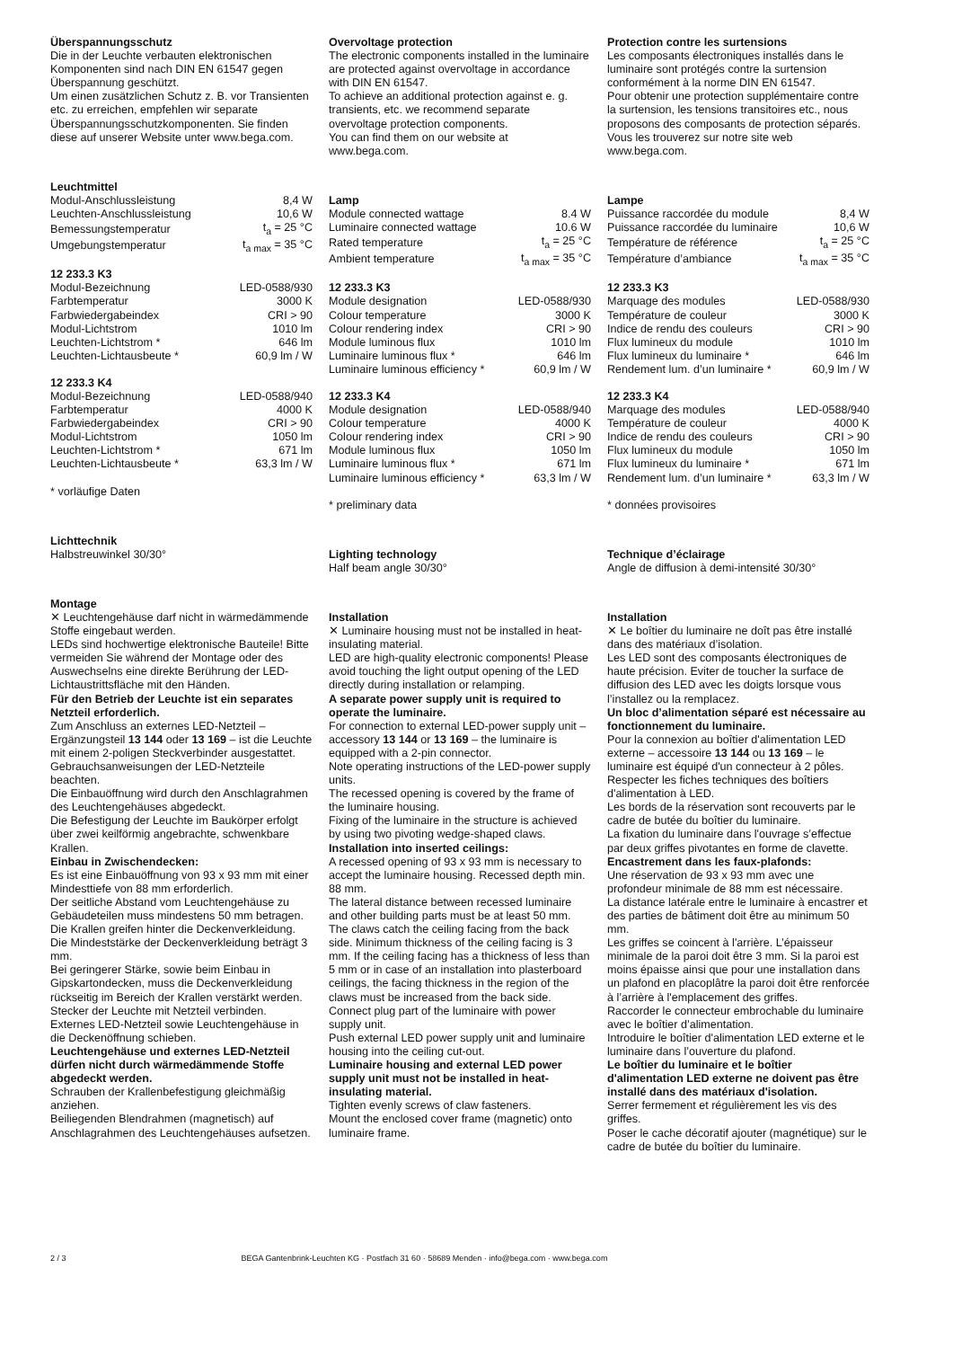Überspannungsschutz
Die in der Leuchte verbauten elektronischen Komponenten sind nach DIN EN 61547 gegen Überspannung geschützt.
Um einen zusätzlichen Schutz z. B. vor Transienten etc. zu erreichen, empfehlen wir separate Überspannungsschutzkomponenten. Sie finden diese auf unserer Website unter www.bega.com.
Leuchtmittel
| Modul-Anschlussleistung | 8,4 W |
| Leuchten-Anschlussleistung | 10,6 W |
| Bemessungstemperatur | t<sub>a</sub> = 25 °C |
| Umgebungstemperatur | t<sub>a max</sub> = 35 °C |
12 233.3 K3
| Modul-Bezeichnung | LED-0588/930 |
| Farbtemperatur | 3000 K |
| Farbwiedergabeindex | CRI > 90 |
| Modul-Lichtstrom | 1010 lm |
| Leuchten-Lichtstrom * | 646 lm |
| Leuchten-Lichtausbeute * | 60,9 lm / W |
12 233.3 K4
| Modul-Bezeichnung | LED-0588/940 |
| Farbtemperatur | 4000 K |
| Farbwiedergabeindex | CRI > 90 |
| Modul-Lichtstrom | 1050 lm |
| Leuchten-Lichtstrom * | 671 lm |
| Leuchten-Lichtausbeute * | 63,3 lm / W |
* vorläufige Daten
Lichttechnik
Halbstreuwinkel 30/30°
Montage
✕ Leuchtengehäuse darf nicht in wärmedämmende Stoffe eingebaut werden.
LEDs sind hochwertige elektronische Bauteile! Bitte vermeiden Sie während der Montage oder des Auswechselns eine direkte Berührung der LED-Lichtaustrittsfläche mit den Händen.
Für den Betrieb der Leuchte ist ein separates Netzteil erforderlich.
Zum Anschluss an externes LED-Netzteil – Ergänzungsteil 13 144 oder 13 169 – ist die Leuchte mit einem 2-poligen Steckverbinder ausgestattet.
Gebrauchsanweisungen der LED-Netzteile beachten.
Die Einbauöffnung wird durch den Anschlag­rahmen des Leuchtengehäuses abgedeckt.
Die Befestigung der Leuchte im Baukörper erfolgt über zwei keilförmig angebrachte, schwenkbare Krallen.
Einbau in Zwischendecken:
Es ist eine Einbauöffnung von 93 x 93 mm mit einer Mindesttiefe von 88 mm erforderlich.
Der seitliche Abstand vom Leuchtengehäuse zu Gebäudeteilen muss mindestens 50 mm betragen.
Die Krallen greifen hinter die Decken­verkleidung. Die Mindeststärke der Deckenverkleidung beträgt 3 mm.
Bei geringerer Stärke, sowie beim Einbau in Gipskartondecken, muss die Deckenverkleidung rückseitig im Bereich der Krallen verstärkt werden.
Stecker der Leuchte mit Netzteil verbinden. Externes LED-Netzteil sowie Leuchtengehäuse in die Deckenöffnung schieben.
Leuchtengehäuse und externes LED-Netzteil dürfen nicht durch wärmedämmende Stoffe abgedeckt werden.
Schrauben der Krallenbefestigung gleichmäßig anziehen.
Beiliegenden Blendrahmen (magnetisch) auf Anschlagrahmen des Leuchtengehäuses aufsetzen.
Overvoltage protection
The electronic components installed in the luminaire are protected against overvoltage in accordance with DIN EN 61547.
To achieve an additional protection against e. g. transients, etc. we recommend separate overvoltage protection components.
You can find them on our website at www.bega.com.
Lamp
| Module connected wattage | 8.4 W |
| Luminaire connected wattage | 10.6 W |
| Rated temperature | t<sub>a</sub> = 25 °C |
| Ambient temperature | t<sub>a max</sub> = 35 °C |
12 233.3 K3
| Module designation | LED-0588/930 |
| Colour temperature | 3000 K |
| Colour rendering index | CRI > 90 |
| Module luminous flux | 1010 lm |
| Luminaire luminous flux * | 646 lm |
| Luminaire luminous efficiency * | 60,9 lm / W |
12 233.3 K4
| Module designation | LED-0588/940 |
| Colour temperature | 4000 K |
| Colour rendering index | CRI > 90 |
| Module luminous flux | 1050 lm |
| Luminaire luminous flux * | 671 lm |
| Luminaire luminous efficiency * | 63,3 lm / W |
* preliminary data
Lighting technology
Half beam angle 30/30°
Installation
✕ Luminaire housing must not be installed in heat-insulating material.
LED are high-quality electronic components! Please avoid touching the light output opening of the LED directly during installation or relamping.
A separate power supply unit is required to operate the luminaire.
For connection to external LED-power supply unit – accessory 13 144 or 13 169 – the luminaire is equipped with a 2-pin connector.
Note operating instructions of the LED-power supply units.
The recessed opening is covered by the frame of the luminaire housing.
Fixing of the luminaire in the structure is achieved by using two pivoting wedge-shaped claws.
Installation into inserted ceilings:
A recessed opening of 93 x 93 mm is necessary to accept the luminaire housing. Recessed depth min. 88 mm.
The lateral distance between recessed luminaire and other building parts must be at least 50 mm.
The claws catch the ceiling facing from the back side. Minimum thickness of the ceiling facing is 3 mm. If the ceiling facing has a thickness of less than 5 mm or in case of an installation into plasterboard ceilings, the facing thickness in the region of the claws must be increased from the back side.
Connect plug part of the luminaire with power supply unit.
Push external LED power supply unit and luminaire housing into the ceiling cut-out.
Luminaire housing and external LED power supply unit must not be installed in heat-insulating material.
Tighten evenly screws of claw fasteners.
Mount the enclosed cover frame (magnetic) onto luminaire frame.
Protection contre les surtensions
Les composants électroniques installés dans le luminaire sont protégés contre la surtension conformément à la norme DIN EN 61547.
Pour obtenir une protection supplémentaire contre la surtension, les tensions transitoires etc., nous proposons des composants de protection séparés. Vous les trouverez sur notre site web www.bega.com.
Lampe
| Puissance raccordée du module | 8,4 W |
| Puissance raccordée du luminaire | 10,6 W |
| Température de référence | t<sub>a</sub> = 25 °C |
| Température d’ambiance | t<sub>a max</sub> = 35 °C |
12 233.3 K3
| Marquage des modules | LED-0588/930 |
| Température de couleur | 3000 K |
| Indice de rendu des couleurs | CRI > 90 |
| Flux lumineux du module | 1010 lm |
| Flux lumineux du luminaire * | 646 lm |
| Rendement lum. d’un luminaire * | 60,9 lm / W |
12 233.3 K4
| Marquage des modules | LED-0588/940 |
| Température de couleur | 4000 K |
| Indice de rendu des couleurs | CRI > 90 |
| Flux lumineux du module | 1050 lm |
| Flux lumineux du luminaire * | 671 lm |
| Rendement lum. d’un luminaire * | 63,3 lm / W |
* données provisoires
Technique d’éclairage
Angle de diffusion à demi-intensité 30/30°
Installation
✕ Le boîtier du luminaire ne doît pas être installé dans des matériaux d’isolation.
Les LED sont des composants électroniques de haute précision. Eviter de toucher la surface de diffusion des LED avec les doigts lorsque vous l’installez ou la remplacez.
Un bloc d’alimentation séparé est nécessaire au fonctionnement du luminaire.
Pour la connexion au boîtier d'alimentation LED externe – accessoire 13 144 ou 13 169 – le luminaire est équipé d'un connecteur à 2 pôles.
Respecter les fiches techniques des boîtiers d'alimentation à LED.
Les bords de la réservation sont recouverts par le cadre de butée du boîtier du luminaire.
La fixation du luminaire dans l'ouvrage s’effectue par deux griffes pivotantes en forme de clavette.
Encastrement dans les faux-plafonds:
Une réservation de 93 x 93 mm avec une profondeur minimale de 88 mm est nécessaire.
La distance latérale entre le luminaire à encastrer et des parties de bâtiment doit être au minimum 50 mm.
Les griffes se coincent à l'arrière. L’épaisseur minimale de la paroi doit être 3 mm. Si la paroi est moins épaisse ainsi que pour une installation dans un plafond en placoplâtre la paroi doit être renforcée à l’arrière à l'emplacement des griffes.
Raccorder le connecteur embrochable du luminaire avec le boîtier d’alimentation.
Introduire le boîtier d'alimentation LED externe et le luminaire dans l’ouverture du plafond.
Le boîtier du luminaire et le boîtier d'alimentation LED externe ne doivent pas être installé dans des matériaux d'isolation.
Serrer fermement et régulièrement les vis des griffes.
Poser le cache décoratif ajouter (magnétique) sur le cadre de butée du boîtier du luminaire.
2 / 3 BEGA Gantenbrink-Leuchten KG · Postfach 31 60 · 58689 Menden · info@bega.com · www.bega.com